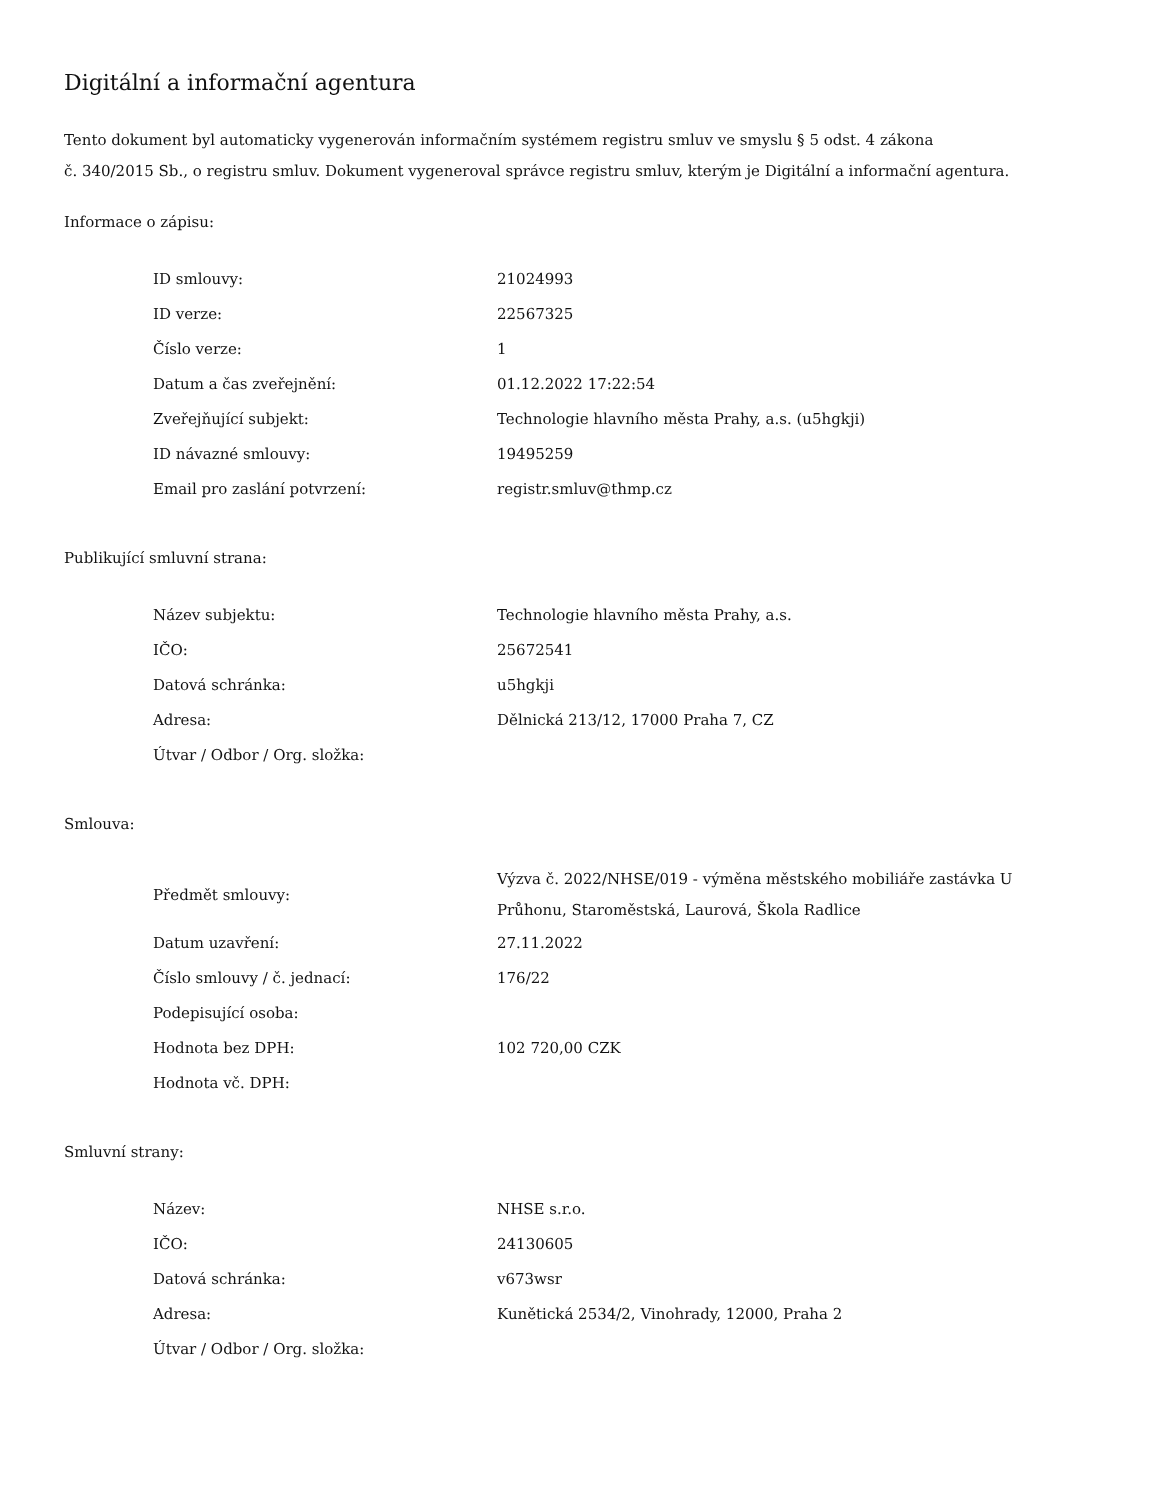Digitální a informační agentura
Tento dokument byl automaticky vygenerován informačním systémem registru smluv ve smyslu § 5 odst. 4 zákona
č. 340/2015 Sb., o registru smluv. Dokument vygeneroval správce registru smluv, kterým je Digitální a informační agentura.
Informace o zápisu:
| ID smlouvy: | 21024993 |
| ID verze: | 22567325 |
| Číslo verze: | 1 |
| Datum a čas zveřejnění: | 01.12.2022 17:22:54 |
| Zveřejňující subjekt: | Technologie hlavního města Prahy, a.s. (u5hgkji) |
| ID návazné smlouvy: | 19495259 |
| Email pro zaslání potvrzení: | registr.smluv@thmp.cz |
Publikující smluvní strana:
| Název subjektu: | Technologie hlavního města Prahy, a.s. |
| IČO: | 25672541 |
| Datová schránka: | u5hgkji |
| Adresa: | Dělnická 213/12, 17000 Praha 7, CZ |
| Útvar / Odbor / Org. složka: | |
Smlouva:
| Předmět smlouvy: | Výzva č. 2022/NHSE/019 - výměna městského mobiliáře zastávka U Průhonu, Staroměstská, Laurová, Škola Radlice |
| Datum uzavření: | 27.11.2022 |
| Číslo smlouvy / č. jednací: | 176/22 |
| Podepisující osoba: | |
| Hodnota bez DPH: | 102 720,00 CZK |
| Hodnota vč. DPH: | |
Smluvní strany:
| Název: | NHSE s.r.o. |
| IČO: | 24130605 |
| Datová schránka: | v673wsr |
| Adresa: | Kunětická 2534/2, Vinohrady, 12000, Praha 2 |
| Útvar / Odbor / Org. složka: | |